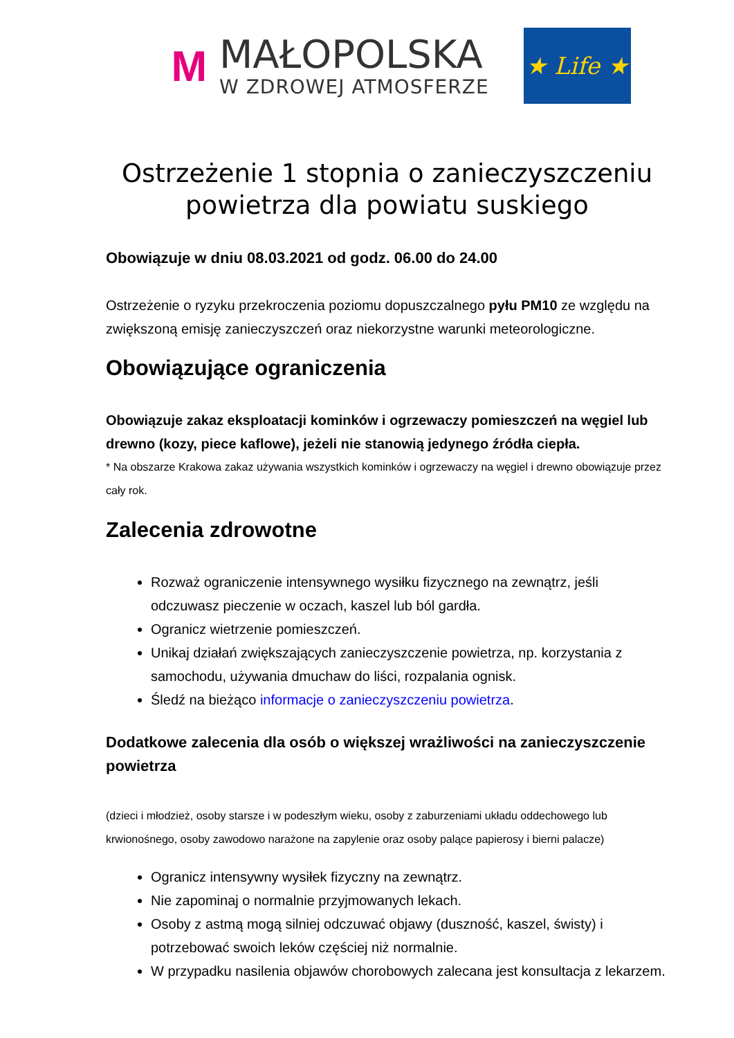M
MAŁOPOLSKA
W ZDROWEJ ATMOSFERZE
★ Life ★
Ostrzeżenie 1 stopnia o zanieczyszczeniu powietrza dla powiatu suskiego
Obowiązuje w dniu 08.03.2021 od godz. 06.00 do 24.00
Ostrzeżenie o ryzyku przekroczenia poziomu dopuszczalnego pyłu PM10 ze względu na zwiększoną emisję zanieczyszczeń oraz niekorzystne warunki meteorologiczne.
Obowiązujące ograniczenia
Obowiązuje zakaz eksploatacji kominków i ogrzewaczy pomieszczeń na węgiel lub drewno (kozy, piece kaflowe), jeżeli nie stanowią jedynego źródła ciepła.
* Na obszarze Krakowa zakaz używania wszystkich kominków i ogrzewaczy na węgiel i drewno obowiązuje przez cały rok.
Zalecenia zdrowotne
Rozważ ograniczenie intensywnego wysiłku fizycznego na zewnątrz, jeśli odczuwasz pieczenie w oczach, kaszel lub ból gardła.
Ogranicz wietrzenie pomieszczeń.
Unikaj działań zwiększających zanieczyszczenie powietrza, np. korzystania z samochodu, używania dmuchaw do liści, rozpalania ognisk.
Śledź na bieżąco informacje o zanieczyszczeniu powietrza.
Dodatkowe zalecenia dla osób o większej wrażliwości na zanieczyszczenie powietrza
(dzieci i młodzież, osoby starsze i w podeszłym wieku, osoby z zaburzeniami układu oddechowego lub krwionośnego, osoby zawodowo narażone na zapylenie oraz osoby palące papierosy i bierni palacze)
Ogranicz intensywny wysiłek fizyczny na zewnątrz.
Nie zapominaj o normalnie przyjmowanych lekach.
Osoby z astmą mogą silniej odczuwać objawy (duszność, kaszel, świsty) i potrzebować swoich leków częściej niż normalnie.
W przypadku nasilenia objawów chorobowych zalecana jest konsultacja z lekarzem.